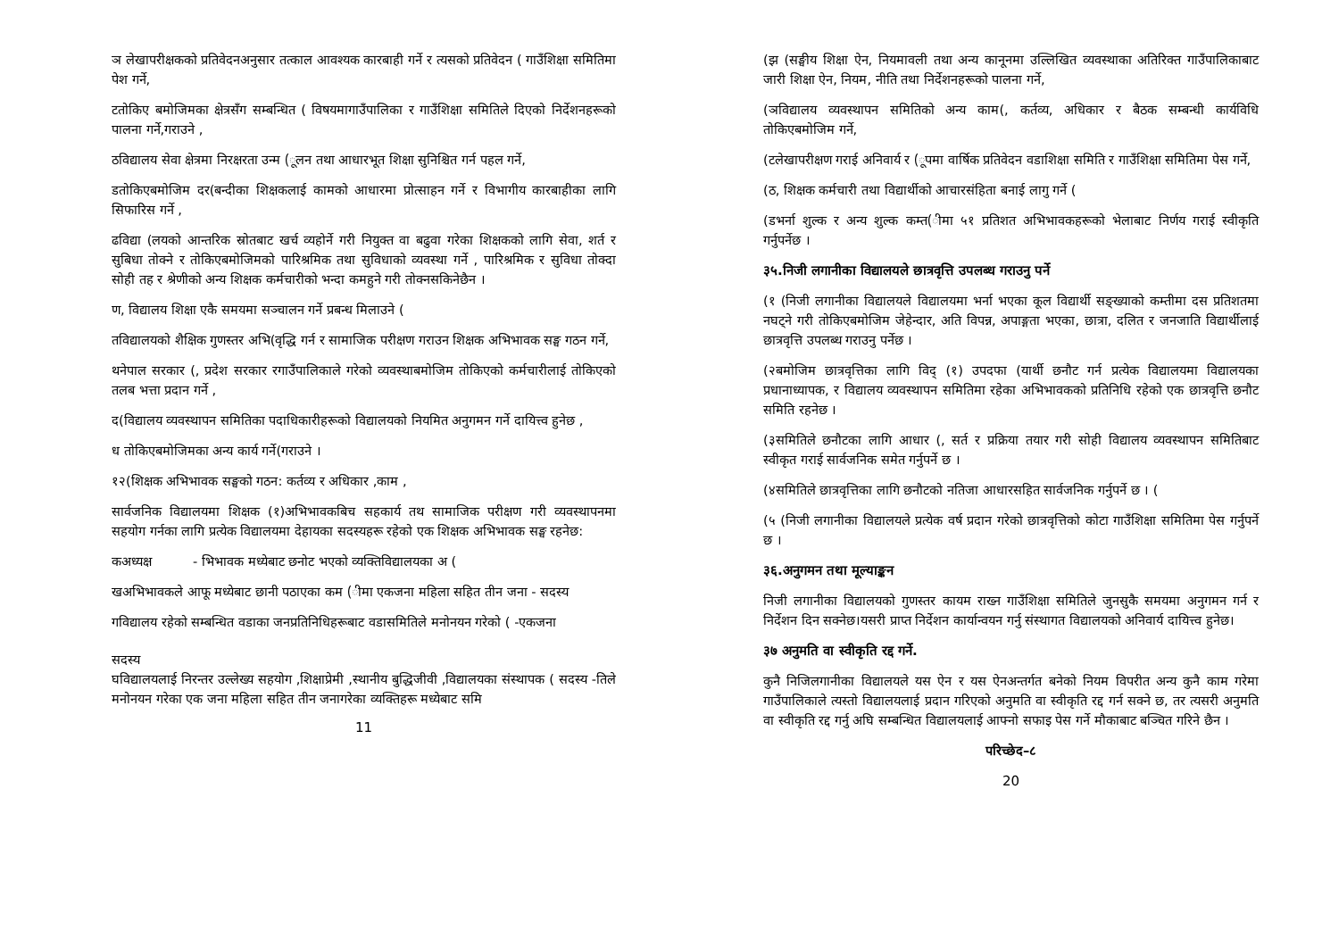ञ लेखापरीक्षकको प्रतिवेदनअनुसार तत्काल आवश्यक कारबाही गर्ने र त्यसको प्रतिवेदन ( गाउँशिक्षा समितिमा पेश गर्ने,
टतोकिए बमोजिमका क्षेत्रसँग सम्बन्धित ( विषयमागाउँपालिका र गाउँशिक्षा समितिले दिएको निर्देशनहरूको पालना गर्ने,गराउने ,
ठविद्यालय सेवा क्षेत्रमा निरक्षरता उन्म (ूलन तथा आधारभूत शिक्षा सुनिश्चित गर्न पहल गर्ने,
डतोकिएबमोजिम दर(बन्दीका शिक्षकलाई कामको आधारमा प्रोत्साहन गर्ने र विभागीय कारबाहीका लागि सिफारिस गर्ने ,
ढविद्या (लयको आन्तरिक स्रोतबाट खर्च व्यहोर्ने गरी नियुक्त वा बढुवा गरेका शिक्षकको लागि सेवा, शर्त र सुबिधा तोक्ने र तोकिएबमोजिमको पारिश्रमिक तथा सुविधाको व्यवस्था गर्ने , पारिश्रमिक र सुविधा तोक्दा सोही तह र श्रेणीको अन्य शिक्षक कर्मचारीको भन्दा कमहुने गरी तोक्नसकिनेछैन ।
ण, विद्यालय शिक्षा एकै समयमा सञ्चालन गर्ने प्रबन्ध मिलाउने (
तविद्यालयको शैक्षिक गुणस्तर अभि(वृद्धि गर्न र सामाजिक परीक्षण गराउन शिक्षक अभिभावक सङ्घ गठन गर्ने,
थनेपाल सरकार (, प्रदेश सरकार रगाउँपालिकाले गरेको व्यवस्थाबमोजिम तोकिएको कर्मचारीलाई तोकिएको तलब भत्ता प्रदान गर्ने ,
द(विद्यालय व्यवस्थापन समितिका पदाधिकारीहरूको विद्यालयको नियमित अनुगमन गर्ने दायित्त्व हुनेछ ,
ध तोकिएबमोजिमका अन्य कार्य गर्ने(गराउने ।
१२(शिक्षक अभिभावक सङ्घको गठन: कर्तव्य र अधिकार ,काम ,
सार्वजनिक विद्यालयमा शिक्षक (१)अभिभावकबिच सहकार्य तथ सामाजिक परीक्षण गरी व्यवस्थापनमा सहयोग गर्नका लागि प्रत्येक विद्यालयमा देहायका सदस्यहरू रहेको एक शिक्षक अभिभावक सङ्घ रहनेछ:
कअध्यक्ष - भिभावक मध्येबाट छनोट भएको व्यक्तिविद्यालयका अ (
खअभिभावकले आफू मध्येबाट छानी पठाएका कम (ीमा एकजना महिला सहित तीन जना - सदस्य
गविद्यालय रहेको सम्बन्धित वडाका जनप्रतिनिधिहरूबाट वडासमितिले मनोनयन गरेको ( -एकजना
सदस्य
घविद्यालयलाई निरन्तर उल्लेख्य सहयोग ,शिक्षाप्रेमी ,स्थानीय बुद्धिजीवी ,विद्यालयका संस्थापक ( सदस्य -तिले मनोनयन गरेका एक जना महिला सहित तीन जनागरेका व्यक्तिहरू मध्येबाट समि
11
(झ (सङ्घीय शिक्षा ऐन, नियमावली तथा अन्य कानूनमा उल्लिखित व्यवस्थाका अतिरिक्त गाउँपालिकाबाट जारी शिक्षा ऐन, नियम, नीति तथा निर्देशनहरूको पालना गर्ने,
(ञविद्यालय व्यवस्थापन समितिको अन्य काम(, कर्तव्य, अधिकार र बैठक सम्बन्धी कार्यविधि तोकिएबमोजिम गर्ने,
(टलेखापरीक्षण गराई अनिवार्य र (ूपमा वार्षिक प्रतिवेदन वडाशिक्षा समिति र गाउँशिक्षा समितिमा पेस गर्ने,
(ठ, शिक्षक कर्मचारी तथा विद्यार्थीको आचारसंहिता बनाई लागु गर्ने (
(डभर्ना शुल्क र अन्य शुल्क कम्त(ीमा ५१ प्रतिशत अभिभावकहरूको भेलाबाट निर्णय गराई स्वीकृति गर्नुपर्नेछ ।
३५.निजी लगानीका विद्यालयले छात्रवृत्ति उपलब्ध गराउनु पर्ने
(१ (निजी लगानीका विद्यालयले विद्यालयमा भर्ना भएका कूल विद्यार्थी सङ्ख्याको कम्तीमा दस प्रतिशतमा नघट्ने गरी तोकिएबमोजिम जेहेन्दार, अति विपन्न, अपाङ्गता भएका, छात्रा, दलित र जनजाति विद्यार्थीलाई छात्रवृत्ति उपलब्ध गराउनु पर्नेछ ।
(२बमोजिम छात्रवृत्तिका लागि विद् (१) उपदफा (यार्थी छनौट गर्न प्रत्येक विद्यालयमा विद्यालयका प्रधानाध्यापक, र विद्यालय व्यवस्थापन समितिमा रहेका अभिभावकको प्रतिनिधि रहेको एक छात्रवृत्ति छनौट समिति रहनेछ ।
(३समितिले छनौटका लागि आधार (, सर्त र प्रक्रिया तयार गरी सोही विद्यालय व्यवस्थापन समितिबाट स्वीकृत गराई सार्वजनिक समेत गर्नुपर्ने छ ।
(४समितिले छात्रवृत्तिका लागि छनौटको नतिजा आधारसहित सार्वजनिक गर्नुपर्ने छ । (
(५ (निजी लगानीका विद्यालयले प्रत्येक वर्ष प्रदान गरेको छात्रवृत्तिको कोटा गाउँशिक्षा समितिमा पेस गर्नुपर्ने छ ।
३६.अनुगमन तथा मूल्याङ्कन
निजी लगानीका विद्यालयको गुणस्तर कायम राख्न गाउँशिक्षा समितिले जुनसुकै समयमा अनुगमन गर्न र निर्देशन दिन सक्नेछ।यसरी प्राप्त निर्देशन कार्यान्वयन गर्नु संस्थागत विद्यालयको अनिवार्य दायित्त्व हुनेछ।
३७ अनुमति वा स्वीकृति रद्द गर्ने.
कुनै निजिलगानीका विद्यालयले यस ऐन र यस ऐनअन्तर्गत बनेको नियम विपरीत अन्य कुनै काम गरेमा गाउँपालिकाले त्यस्तो विद्यालयलाई प्रदान गरिएको अनुमति वा स्वीकृति रद्द गर्न सक्ने छ, तर त्यसरी अनुमति वा स्वीकृति रद्द गर्नु अघि सम्बन्धित विद्यालयलाई आफ्नो सफाइ पेस गर्ने मौकाबाट बञ्चित गरिने छैन ।
परिच्छेद–८
20